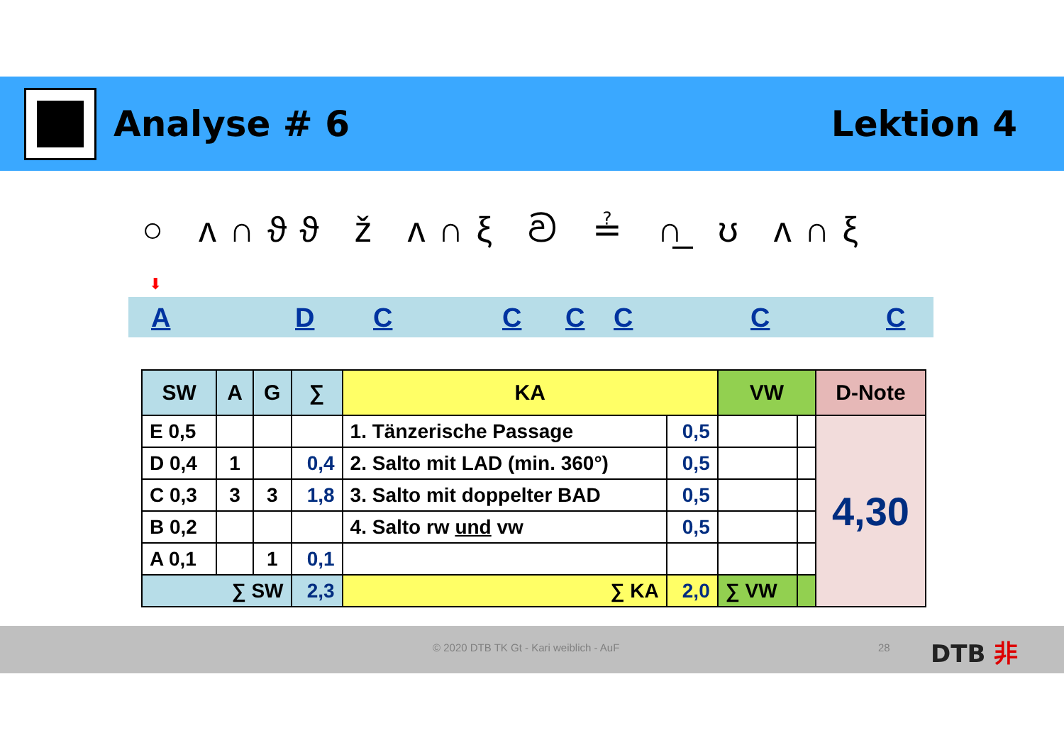Analyse # 6 Lektion 4
○ ʌ∩ϑϑ ž ʌ∩ξ ව ≟ ∩̲ ʊ ʌ∩ξ
⬇
A D C C C C C C
| SW | A | G | ∑ | KA | | VW | | D-Note |
| --- | --- | --- | --- | --- | --- | --- | --- | --- |
| E 0,5 | | | | 1. Tänzerische Passage | 0,5 | | | 4,30 |
| D 0,4 | 1 | | 0,4 | 2. Salto mit LAD (min. 360°) | 0,5 | | | |
| C 0,3 | 3 | 3 | 1,8 | 3. Salto mit doppelter BAD | 0,5 | | | |
| B 0,2 | | | | 4. Salto rw und vw | 0,5 | | | |
| A 0,1 | | 1 | 0,1 | | | | | |
| ∑ SW | | | 2,3 | ∑ KA | 2,0 | ∑ VW | | |
© 2020 DTB TK Gt - Kari weiblich - AuF 28 DTB ⾮